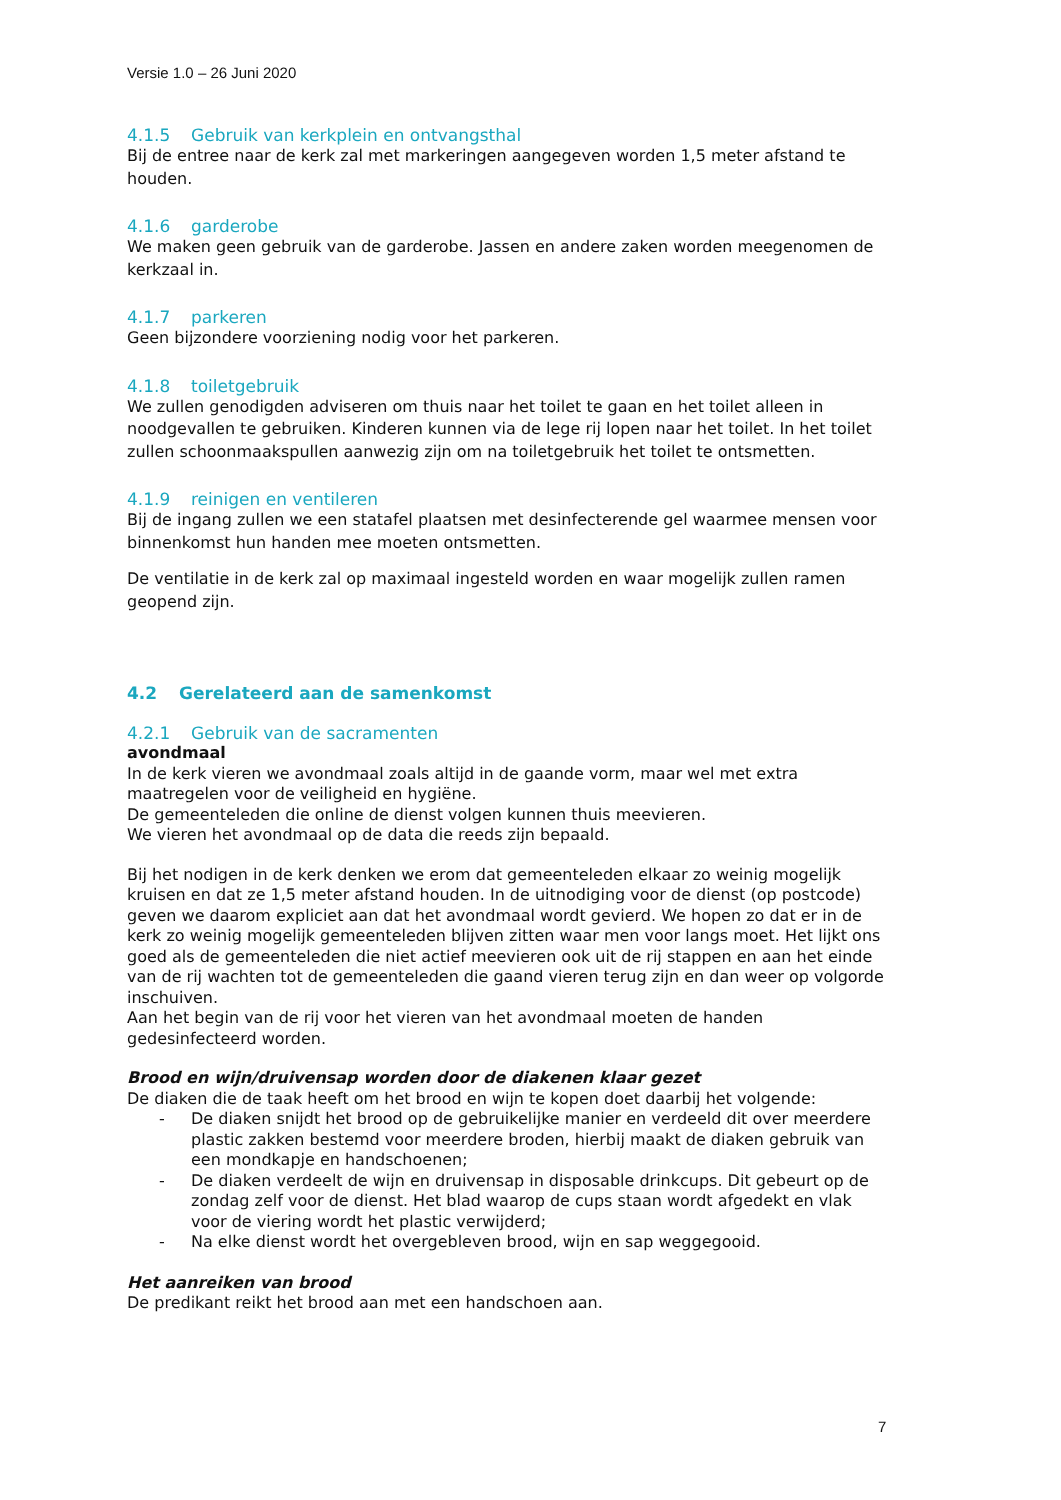Versie 1.0 – 26 Juni 2020
4.1.5 Gebruik van kerkplein en ontvangsthal
Bij de entree naar de kerk zal met markeringen aangegeven worden 1,5 meter afstand te houden.
4.1.6 garderobe
We maken geen gebruik van de garderobe. Jassen en andere zaken worden meegenomen de kerkzaal in.
4.1.7 parkeren
Geen bijzondere voorziening nodig voor het parkeren.
4.1.8 toiletgebruik
We zullen genodigden adviseren om thuis naar het toilet te gaan en het toilet alleen in noodgevallen te gebruiken. Kinderen kunnen via de lege rij lopen naar het toilet. In het toilet zullen schoonmaakspullen aanwezig zijn om na toiletgebruik het toilet te ontsmetten.
4.1.9 reinigen en ventileren
Bij de ingang zullen we een statafel plaatsen met desinfecterende gel waarmee mensen voor binnenkomst hun handen mee moeten ontsmetten.
De ventilatie in de kerk zal op maximaal ingesteld worden en waar mogelijk zullen ramen geopend zijn.
4.2 Gerelateerd aan de samenkomst
4.2.1 Gebruik van de sacramenten
avondmaal
In de kerk vieren we avondmaal zoals altijd in de gaande vorm, maar wel met extra maatregelen voor de veiligheid en hygiëne.
De gemeenteleden die online de dienst volgen kunnen thuis meevieren.
We vieren het avondmaal op de data die reeds zijn bepaald.
Bij het nodigen in de kerk denken we erom dat gemeenteleden elkaar zo weinig mogelijk kruisen en dat ze 1,5 meter afstand houden. In de uitnodiging voor de dienst (op postcode) geven we daarom expliciet aan dat het avondmaal wordt gevierd. We hopen zo dat er in de kerk zo weinig mogelijk gemeenteleden blijven zitten waar men voor langs moet. Het lijkt ons goed als de gemeenteleden die niet actief meevieren ook uit de rij stappen en aan het einde van de rij wachten tot de gemeenteleden die gaand vieren terug zijn en dan weer op volgorde inschuiven.
Aan het begin van de rij voor het vieren van het avondmaal moeten de handen gedesinfecteerd worden.
Brood en wijn/druivensap worden door de diakenen klaar gezet
De diaken die de taak heeft om het brood en wijn te kopen doet daarbij het volgende:
- De diaken snijdt het brood op de gebruikelijke manier en verdeeld dit over meerdere plastic zakken bestemd voor meerdere broden, hierbij maakt de diaken gebruik van een mondkapje en handschoenen;
- De diaken verdeelt de wijn en druivensap in disposable drinkcups. Dit gebeurt op de zondag zelf voor de dienst. Het blad waarop de cups staan wordt afgedekt en vlak voor de viering wordt het plastic verwijderd;
- Na elke dienst wordt het overgebleven brood, wijn en sap weggegooid.
Het aanreiken van brood
De predikant reikt het brood aan met een handschoen aan.
7